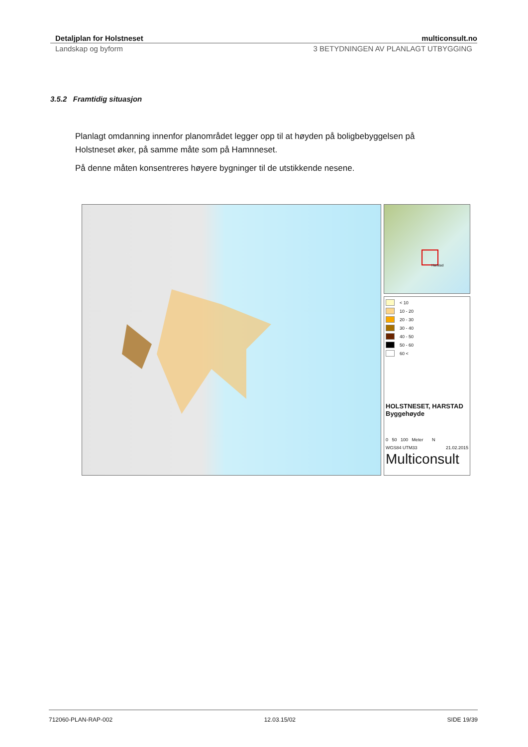Detaljplan for Holstneset multiconsult.no
Landskap og byform 3 BETYDNINGEN AV PLANLAGT UTBYGGING
3.5.2 Framtidig situasjon
Planlagt omdanning innenfor planområdet legger opp til at høyden på boligbebyggelsen på Holstneset øker, på samme måte som på Hamnneset.
På denne måten konsentreres høyere bygninger til de utstikkende nesene.
Harstad
< 10
10 - 20
20 - 30
30 - 40
40 - 50
50 - 60
60 <
HOLSTNESET, HARSTAD
Byggehøyde
0 50 100 Meter N
WGS84 UTM33 21.02.2015
Multiconsult
712060-PLAN-RAP-002 12.03.15/02 SIDE 19/39